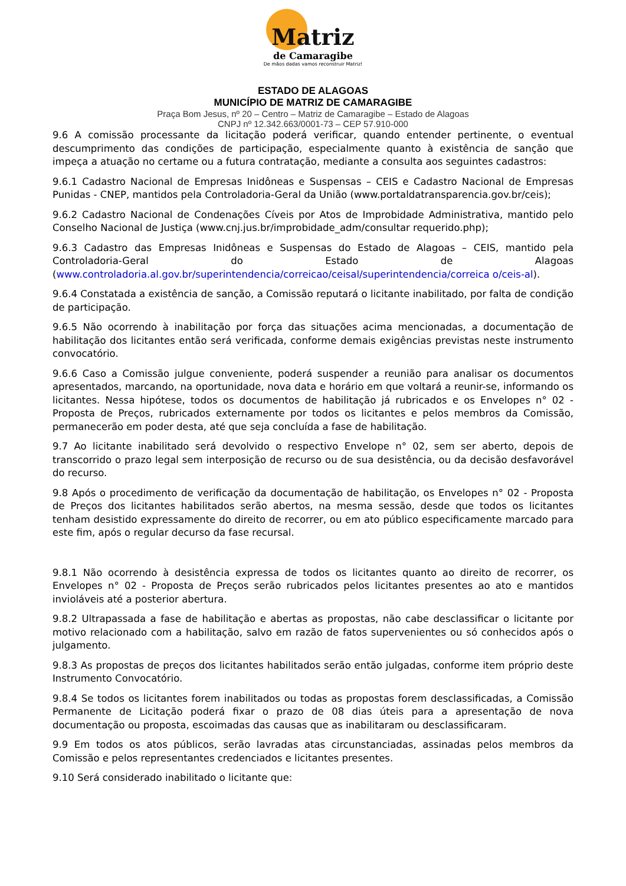Matriz
de Camaragibe
De mãos dadas vamos reconstruir Matriz!
ESTADO DE ALAGOAS
MUNICÍPIO DE MATRIZ DE CAMARAGIBE
Praça Bom Jesus, nº 20 – Centro – Matriz de Camaragibe – Estado de Alagoas
CNPJ nº 12.342.663/0001-73 – CEP 57.910-000
9.6 A comissão processante da licitação poderá verificar, quando entender pertinente, o eventual descumprimento das condições de participação, especialmente quanto à existência de sanção que impeça a atuação no certame ou a futura contratação, mediante a consulta aos seguintes cadastros:
9.6.1 Cadastro Nacional de Empresas Inidôneas e Suspensas – CEIS e Cadastro Nacional de Empresas Punidas - CNEP, mantidos pela Controladoria-Geral da União (www.portaldatransparencia.gov.br/ceis);
9.6.2 Cadastro Nacional de Condenações Cíveis por Atos de Improbidade Administrativa, mantido pelo Conselho Nacional de Justiça (www.cnj.jus.br/improbidade_adm/consultar requerido.php);
9.6.3 Cadastro das Empresas Inidôneas e Suspensas do Estado de Alagoas – CEIS, mantido pela Controladoria-Geral do Estado de Alagoas (www.controladoria.al.gov.br/superintendencia/correicao/ceisal/superintendencia/correica o/ceis-al).
9.6.4 Constatada a existência de sanção, a Comissão reputará o licitante inabilitado, por falta de condição de participação.
9.6.5 Não ocorrendo à inabilitação por força das situações acima mencionadas, a documentação de habilitação dos licitantes então será verificada, conforme demais exigências previstas neste instrumento convocatório.
9.6.6 Caso a Comissão julgue conveniente, poderá suspender a reunião para analisar os documentos apresentados, marcando, na oportunidade, nova data e horário em que voltará a reunir-se, informando os licitantes. Nessa hipótese, todos os documentos de habilitação já rubricados e os Envelopes n° 02 - Proposta de Preços, rubricados externamente por todos os licitantes e pelos membros da Comissão, permanecerão em poder desta, até que seja concluída a fase de habilitação.
9.7 Ao licitante inabilitado será devolvido o respectivo Envelope n° 02, sem ser aberto, depois de transcorrido o prazo legal sem interposição de recurso ou de sua desistência, ou da decisão desfavorável do recurso.
9.8 Após o procedimento de verificação da documentação de habilitação, os Envelopes n° 02 - Proposta de Preços dos licitantes habilitados serão abertos, na mesma sessão, desde que todos os licitantes tenham desistido expressamente do direito de recorrer, ou em ato público especificamente marcado para este fim, após o regular decurso da fase recursal.
9.8.1 Não ocorrendo à desistência expressa de todos os licitantes quanto ao direito de recorrer, os Envelopes n° 02 - Proposta de Preços serão rubricados pelos licitantes presentes ao ato e mantidos invioláveis até a posterior abertura.
9.8.2 Ultrapassada a fase de habilitação e abertas as propostas, não cabe desclassificar o licitante por motivo relacionado com a habilitação, salvo em razão de fatos supervenientes ou só conhecidos após o julgamento.
9.8.3 As propostas de preços dos licitantes habilitados serão então julgadas, conforme item próprio deste Instrumento Convocatório.
9.8.4 Se todos os licitantes forem inabilitados ou todas as propostas forem desclassificadas, a Comissão Permanente de Licitação poderá fixar o prazo de 08 dias úteis para a apresentação de nova documentação ou proposta, escoimadas das causas que as inabilitaram ou desclassificaram.
9.9 Em todos os atos públicos, serão lavradas atas circunstanciadas, assinadas pelos membros da Comissão e pelos representantes credenciados e licitantes presentes.
9.10 Será considerado inabilitado o licitante que: